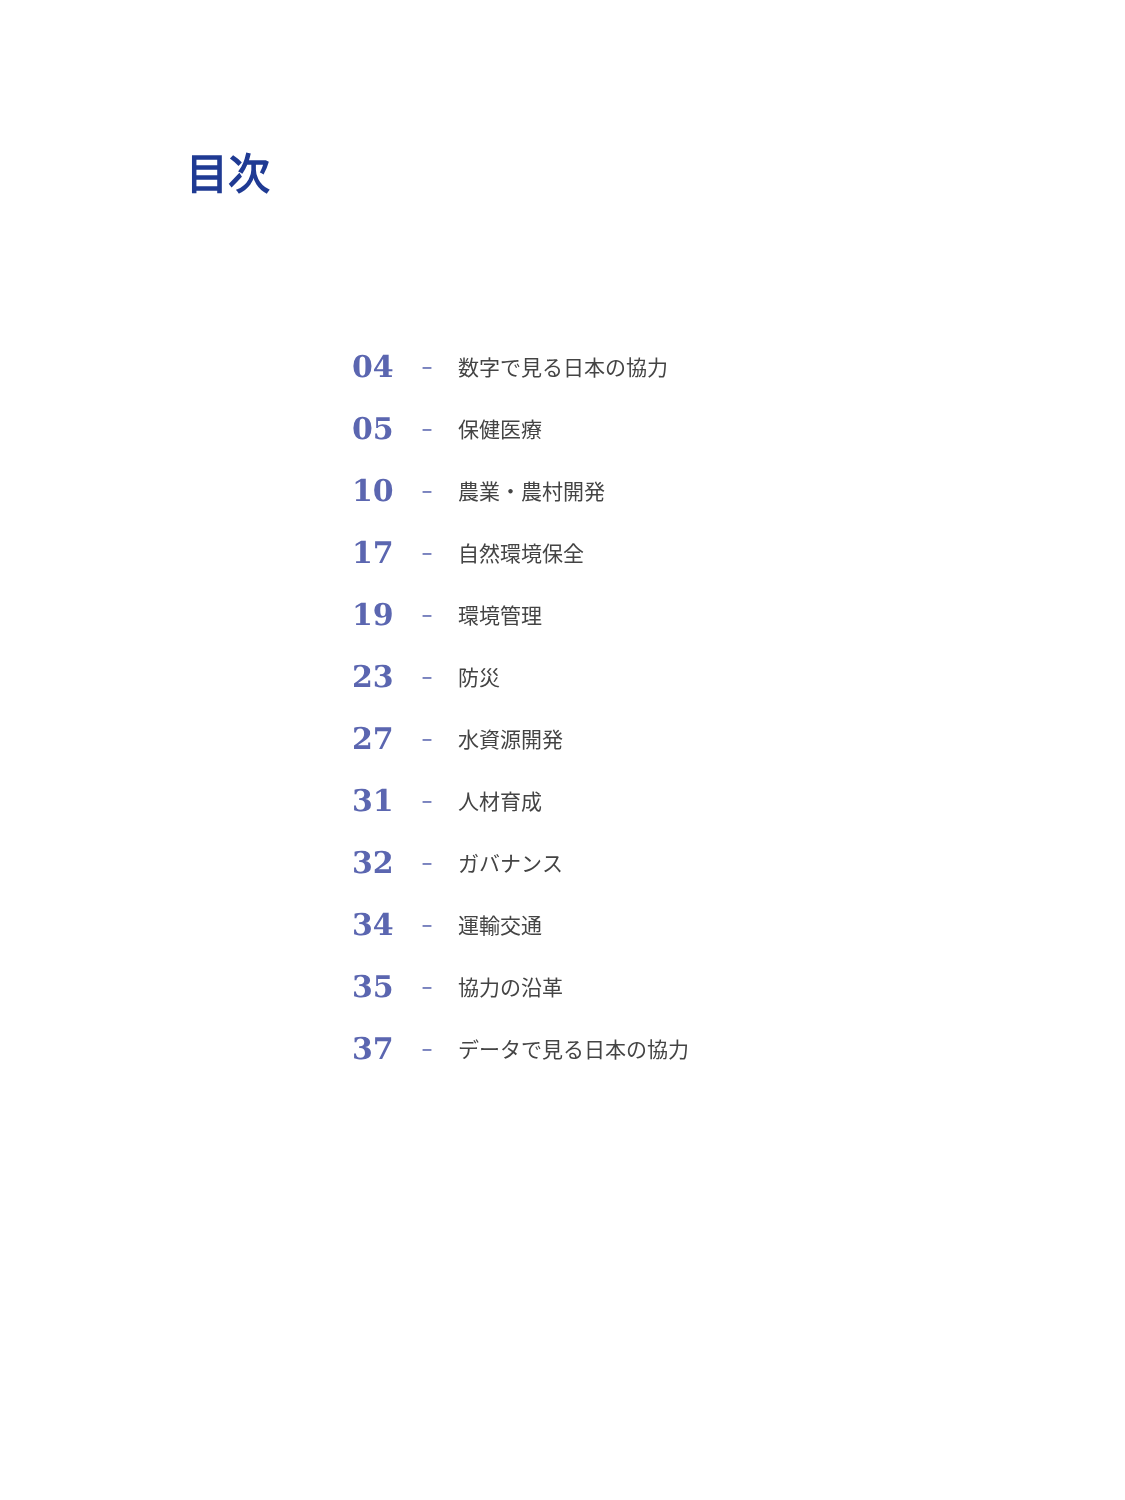目次
04 – 数字で見る日本の協力
05 – 保健医療
10 – 農業・農村開発
17 – 自然環境保全
19 – 環境管理
23 – 防災
27 – 水資源開発
31 – 人材育成
32 – ガバナンス
34 – 運輸交通
35 – 協力の沿革
37 – データで見る日本の協力